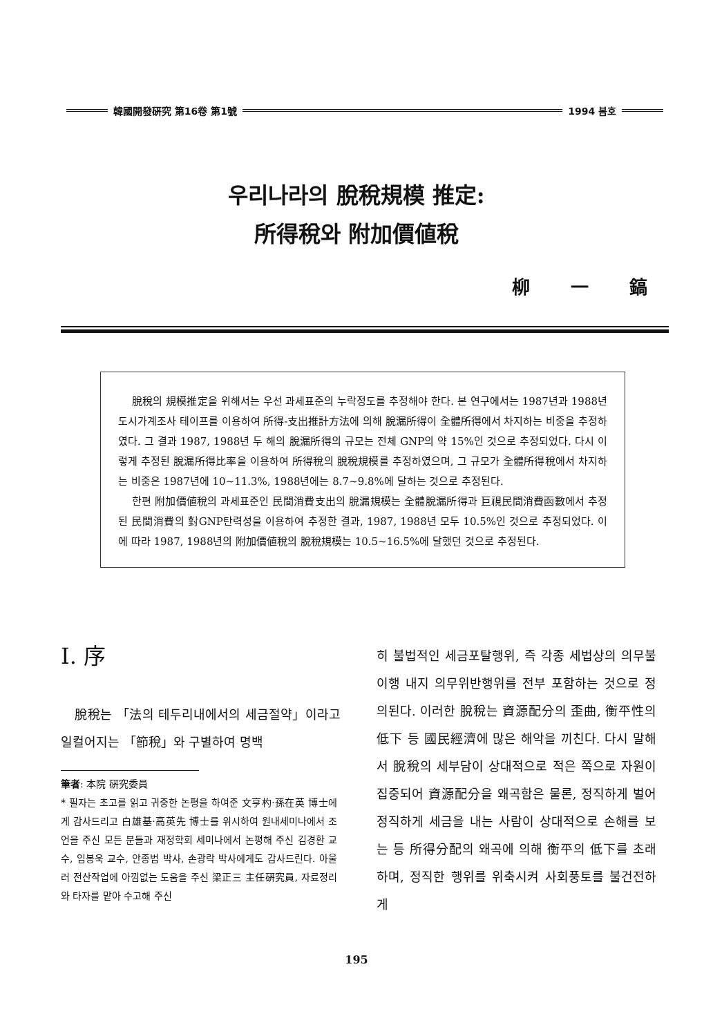韓國開發硏究 第16卷 第1號 1994 봄호
우리나라의 脫稅規模 推定:
所得稅와 附加價値稅
柳 一 鎬
脫稅의 規模推定을 위해서는 우선 과세표준의 누락정도를 추정해야 한다. 본 연구에서는 1987년과 1988년 도시가계조사 테이프를 이용하여 所得-支出推計方法에 의해 脫漏所得이 全體所得에서 차지하는 비중을 추정하였다. 그 결과 1987, 1988년 두 해의 脫漏所得의 규모는 전체 GNP의 약 15%인 것으로 추정되었다. 다시 이렇게 추정된 脫漏所得比率을 이용하여 所得稅의 脫稅規模를 추정하였으며, 그 규모가 全體所得稅에서 차지하는 비중은 1987년에 10~11.3%, 1988년에는 8.7~9.8%에 달하는 것으로 추정된다.
한편 附加價値稅의 과세표준인 民間消費支出의 脫漏規模는 全體脫漏所得과 巨視民間消費函數에서 추정된 民間消費의 對GNP탄력성을 이용하여 추정한 결과, 1987, 1988년 모두 10.5%인 것으로 추정되었다. 이에 따라 1987, 1988년의 附加價値稅의 脫稅規模는 10.5~16.5%에 달했던 것으로 추정된다.
Ⅰ. 序
脫稅는 「法의 테두리내에서의 세금절약」이라고 일컬어지는 「節稅」와 구별하여 명백
筆者: 本院 硏究委員
* 필자는 초고를 읽고 귀중한 논평을 하여준 文亨杓·孫在英 博士에게 감사드리고 白雄基·高英先 博士를 위시하여 원내세미나에서 조언을 주신 모든 분들과 재정학회 세미나에서 논평해 주신 김경환 교수, 임봉욱 교수, 안종범 박사, 손광락 박사에게도 감사드린다. 아울러 전산작업에 아낌없는 도움을 주신 梁正三 主任硏究員, 자료정리와 타자를 맡아 수고해 주신
히 불법적인 세금포탈행위, 즉 각종 세법상의 의무불이행 내지 의무위반행위를 전부 포함하는 것으로 정의된다. 이러한 脫稅는 資源配分의 歪曲, 衡平性의 低下 등 國民經濟에 많은 해악을 끼친다. 다시 말해서 脫稅의 세부담이 상대적으로 적은 쪽으로 자원이 집중되어 資源配分을 왜곡함은 물론, 정직하게 벌어 정직하게 세금을 내는 사람이 상대적으로 손해를 보는 등 所得分配의 왜곡에 의해 衡平의 低下를 초래하며, 정직한 행위를 위축시켜 사회풍토를 불건전하게
195